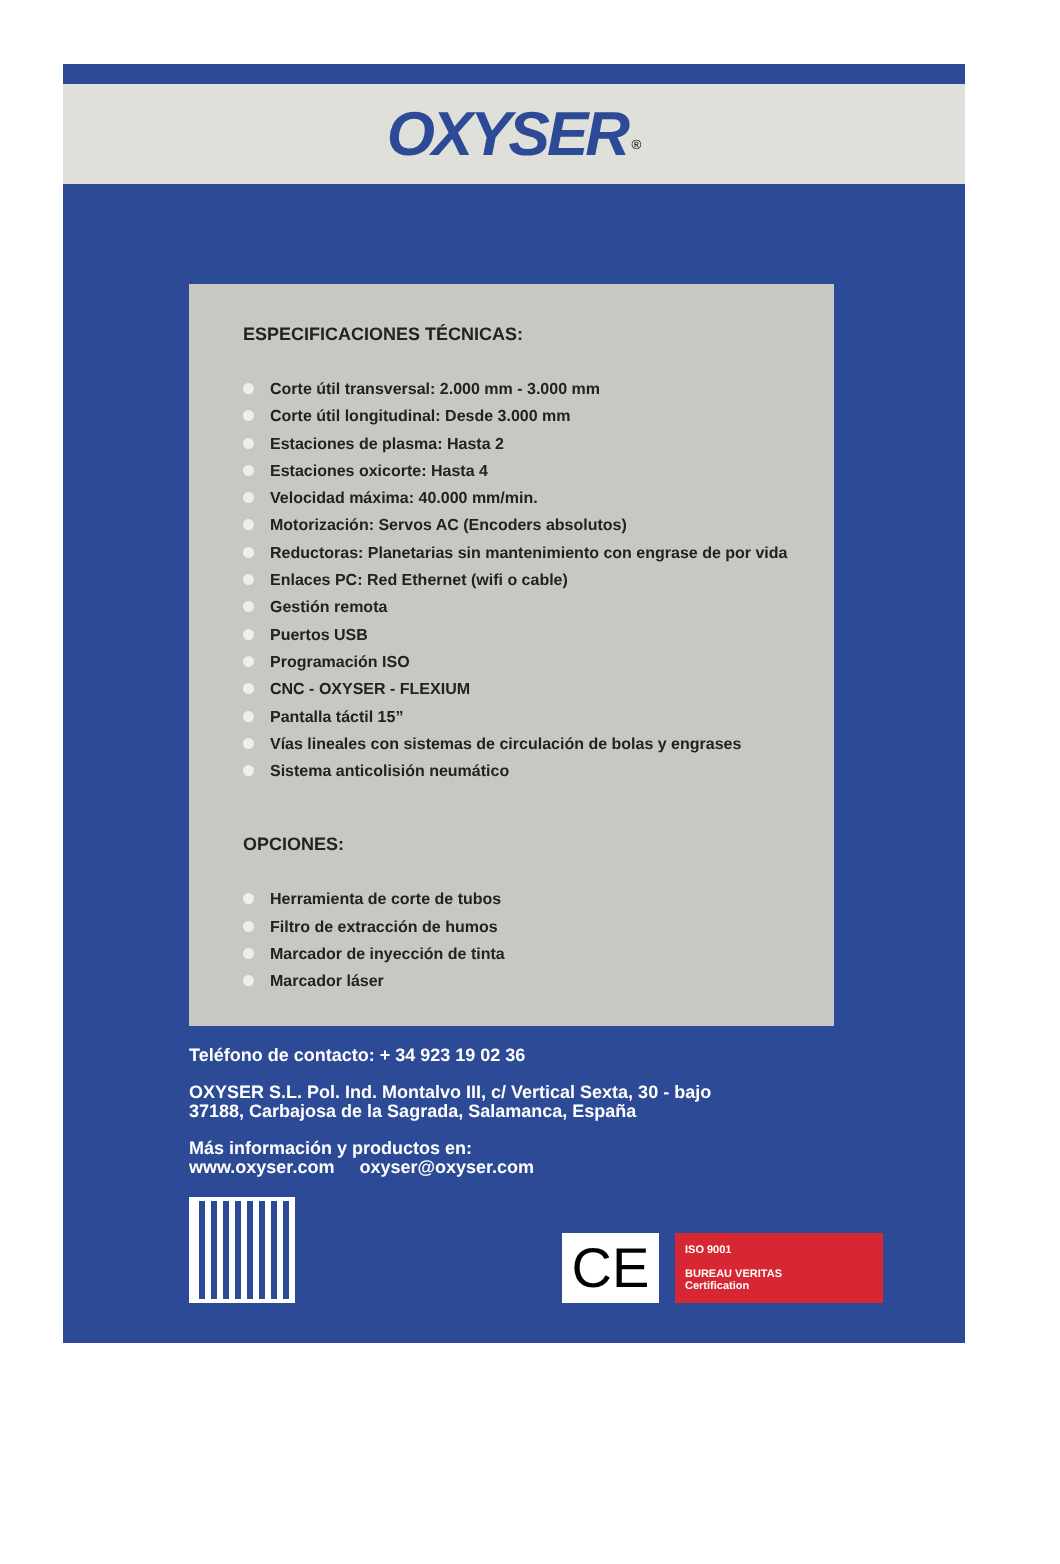OXYSER <sup>®</sup>
ESPECIFICACIONES TÉCNICAS:
Corte útil transversal: 2.000 mm - 3.000 mm
Corte útil longitudinal: Desde 3.000 mm
Estaciones de plasma: Hasta 2
Estaciones oxicorte: Hasta 4
Velocidad máxima: 40.000 mm/min.
Motorización: Servos AC (Encoders absolutos)
Reductoras: Planetarias sin mantenimiento con engrase de por vida
Enlaces PC: Red Ethernet (wifi o cable)
Gestión remota
Puertos USB
Programación ISO
CNC - OXYSER - FLEXIUM
Pantalla táctil 15”
Vías lineales con sistemas de circulación de bolas y engrases
Sistema anticolisión neumático
OPCIONES:
Herramienta de corte de tubos
Filtro de extracción de humos
Marcador de inyección de tinta
Marcador láser
Teléfono de contacto: + 34 923 19 02 36
OXYSER S.L. Pol. Ind. Montalvo III, c/ Vertical Sexta, 30 - bajo
37188, Carbajosa de la Sagrada, Salamanca, España
Más información y productos en:
www.oxyser.com oxyser@oxyser.com
CE
ISO 9001
BUREAU VERITAS
Certification